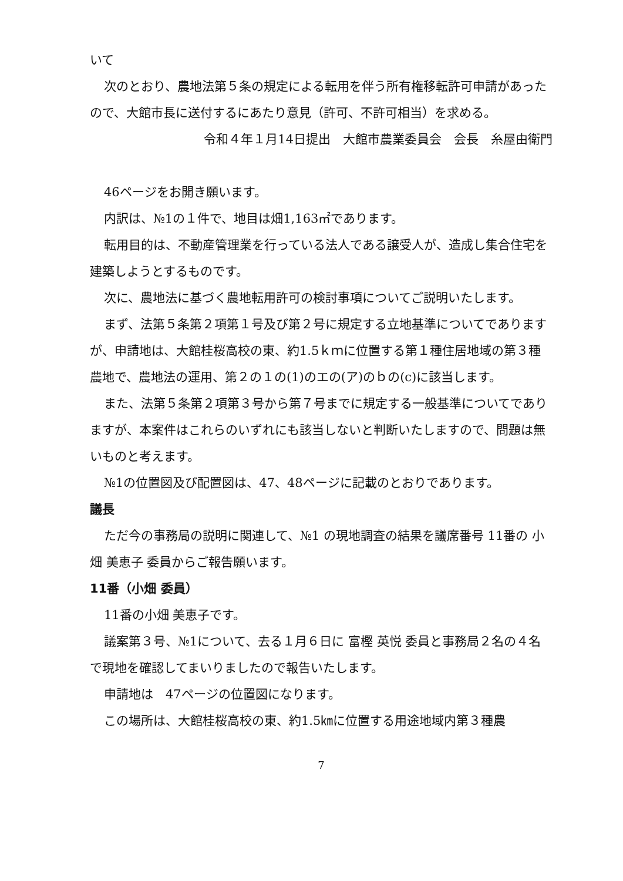いて
次のとおり、農地法第５条の規定による転用を伴う所有権移転許可申請があったので、大館市長に送付するにあたり意見（許可、不許可相当）を求める。
令和４年１月14日提出　大館市農業委員会　会長　糸屋由衛門
46ページをお開き願います。
内訳は、№1の１件で、地目は畑1,163㎡であります。
転用目的は、不動産管理業を行っている法人である譲受人が、造成し集合住宅を建築しようとするものです。
次に、農地法に基づく農地転用許可の検討事項についてご説明いたします。
まず、法第５条第２項第１号及び第２号に規定する立地基準についてでありますが、申請地は、大館桂桜高校の東、約1.5ｋｍに位置する第１種住居地域の第３種農地で、農地法の運用、第２の１の(1)のエの(ア)のｂの(c)に該当します。
また、法第５条第２項第３号から第７号までに規定する一般基準についてでありますが、本案件はこれらのいずれにも該当しないと判断いたしますので、問題は無いものと考えます。
№1の位置図及び配置図は、47、48ページに記載のとおりであります。
議長
ただ今の事務局の説明に関連して、№1 の現地調査の結果を議席番号 11番の 小畑 美恵子 委員からご報告願います。
11番（小畑 委員）
11番の小畑 美恵子です。
議案第３号、№1について、去る１月６日に 富樫 英悦 委員と事務局２名の４名で現地を確認してまいりましたので報告いたします。
申請地は　47ページの位置図になります。
この場所は、大館桂桜高校の東、約1.5㎞に位置する用途地域内第３種農
7